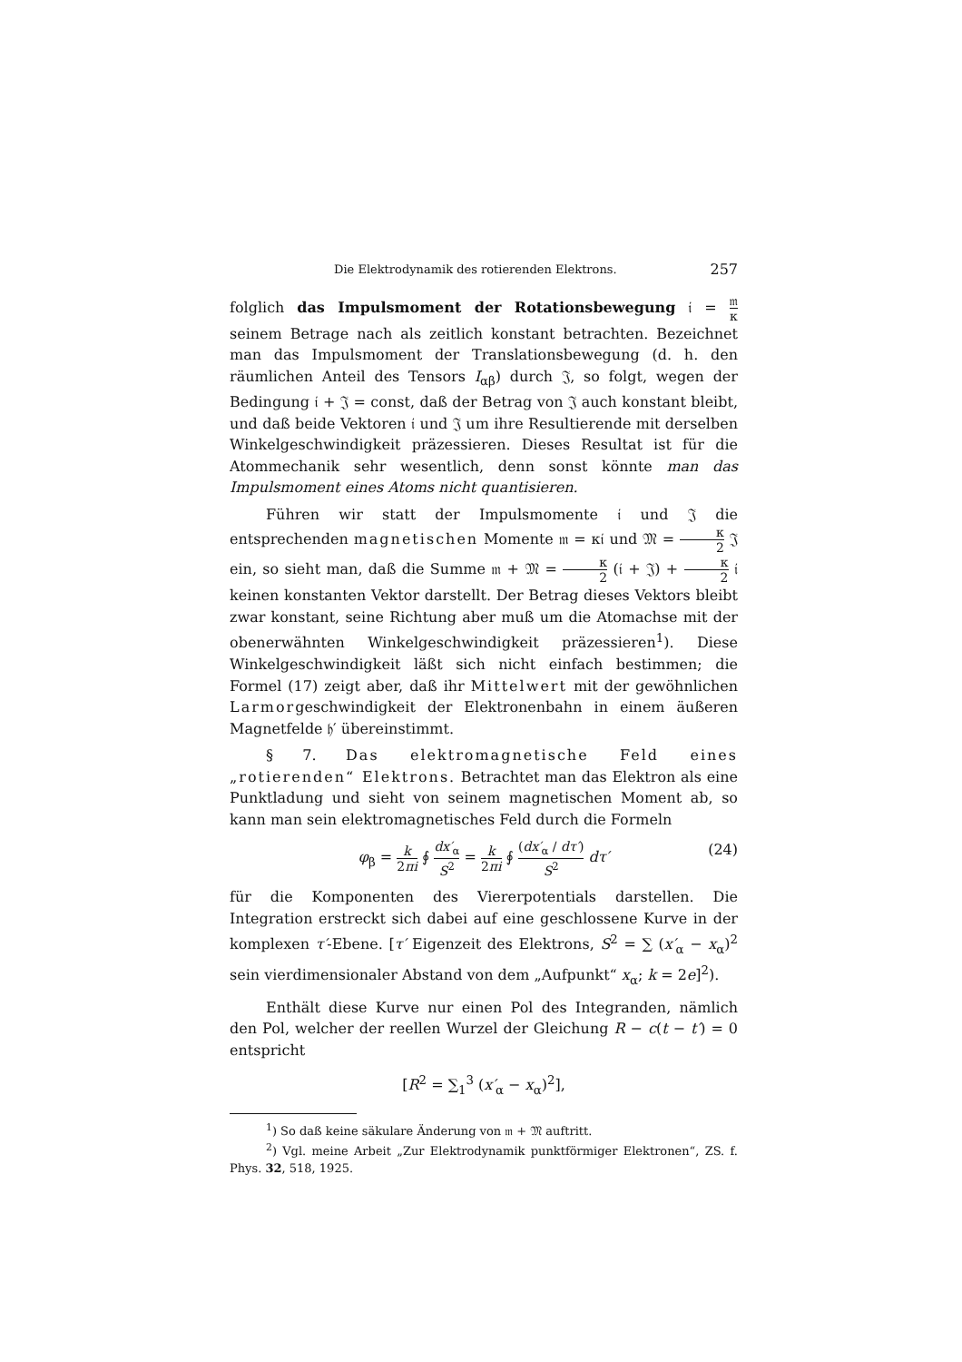Die Elektrodynamik des rotierenden Elektrons. 257
folglich das Impulsmoment der Rotationsbewegung 𝔦 = 𝔪 κ seinem Betrage nach als zeitlich konstant betrachten. Bezeichnet man das Impulsmoment der Translationsbewegung (d. h. den räumlichen Anteil des Tensors I<sub>αβ</sub>) durch 𝔍, so folgt, wegen der Bedingung 𝔦 + 𝔍 = const, daß der Betrag von 𝔍 auch konstant bleibt, und daß beide Vektoren 𝔦 und 𝔍 um ihre Resultierende mit derselben Winkelgeschwindigkeit präzessieren. Dieses Resultat ist für die Atommechanik sehr wesentlich, denn sonst könnte man das Impulsmoment eines Atoms nicht quantisieren.
Führen wir statt der Impulsmomente 𝔦 und 𝔍 die entsprechenden magnetischen Momente 𝔪 = κ𝔦 und 𝔐 = κ 2 𝔍 ein, so sieht man, daß die Summe 𝔪 + 𝔐 = κ 2 (𝔦 + 𝔍) + κ 2 𝔦 keinen konstanten Vektor darstellt. Der Betrag dieses Vektors bleibt zwar konstant, seine Richtung aber muß um die Atomachse mit der obenerwähnten Winkelgeschwindigkeit präzessieren<sup>1</sup>). Diese Winkelgeschwindigkeit läßt sich nicht einfach bestimmen; die Formel (17) zeigt aber, daß ihr Mittelwert mit der gewöhnlichen Larmorgeschwindigkeit der Elektronenbahn in einem äußeren Magnetfelde 𝔥′ übereinstimmt.
§ 7. Das elektromagnetische Feld eines „rotierenden“ Elektrons. Betrachtet man das Elektron als eine Punktladung und sieht von seinem magnetischen Moment ab, so kann man sein elektromagnetisches Feld durch die Formeln
φ<sub>β</sub> = k 2πi ∮ dx′<sub>α</sub> S<sup>2</sup> = k 2πi ∮ (dx′<sub>α</sub> / dτ′) S<sup>2</sup> dτ′ (24)
für die Komponenten des Viererpotentials darstellen. Die Integration erstreckt sich dabei auf eine geschlossene Kurve in der komplexen τ′-Ebene. [τ′ Eigenzeit des Elektrons, S<sup>2</sup> = ∑ (x′<sub>α</sub> − x<sub>α</sub>)<sup>2</sup> sein vierdimensionaler Abstand von dem „Aufpunkt“ x<sub>α</sub>; k = 2e]<sup>2</sup>).
Enthält diese Kurve nur einen Pol des Integranden, nämlich den Pol, welcher der reellen Wurzel der Gleichung R − c(t − t′) = 0 entspricht
[R<sup>2</sup> = ∑<sub>1</sub><sup>3</sup> (x′<sub>α</sub> − x<sub>α</sub>)<sup>2</sup>],
<sup>1</sup>) So daß keine säkulare Änderung von 𝔪 + 𝔐 auftritt.
<sup>2</sup>) Vgl. meine Arbeit „Zur Elektrodynamik punktförmiger Elektronen“, ZS. f. Phys. 32, 518, 1925.